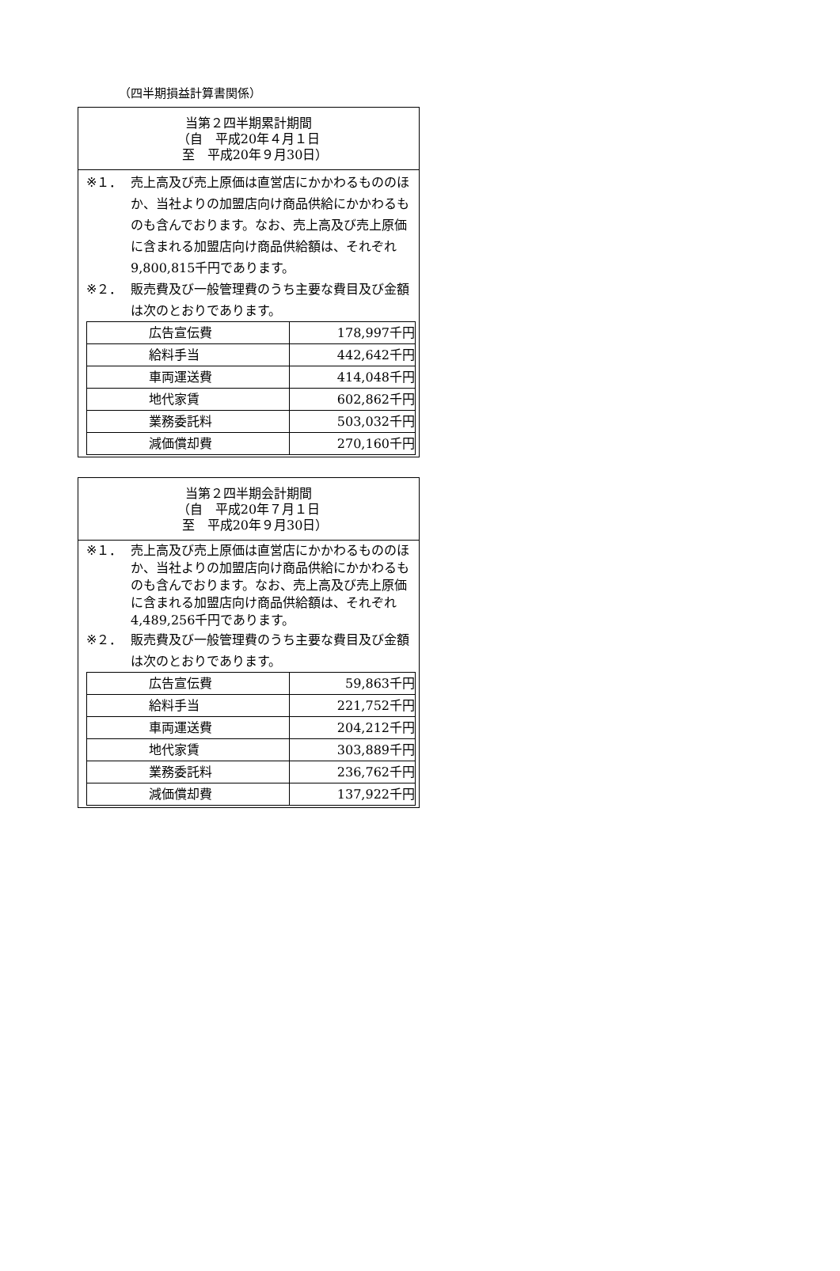（四半期損益計算書関係）
| 当第２四半期累計期間 （自 平成20年４月１日 至 平成20年９月30日） |
| ※１． 売上高及び売上原価は直営店にかかわるもののほか、当社よりの加盟店向け商品供給にかかわるものも含んでおります。なお、売上高及び売上原価に含まれる加盟店向け商品供給額は、それぞれ9,800,815千円であります。 ※２． 販売費及び一般管理費のうち主要な費目及び金額は次のとおりであります。 / 広告宣伝費 / 178,997千円 / / 給料手当 / 442,642千円 / / 車両運送費 / 414,048千円 / / 地代家賃 / 602,862千円 / / 業務委託料 / 503,032千円 / / 減価償却費 / 270,160千円 / |
| 当第２四半期会計期間 （自 平成20年７月１日 至 平成20年９月30日） |
| ※１． 売上高及び売上原価は直営店にかかわるもののほか、当社よりの加盟店向け商品供給にかかわるものも含んでおります。なお、売上高及び売上原価に含まれる加盟店向け商品供給額は、それぞれ4,489,256千円であります。 ※２． 販売費及び一般管理費のうち主要な費目及び金額は次のとおりであります。 / 広告宣伝費 / 59,863千円 / / 給料手当 / 221,752千円 / / 車両運送費 / 204,212千円 / / 地代家賃 / 303,889千円 / / 業務委託料 / 236,762千円 / / 減価償却費 / 137,922千円 / |